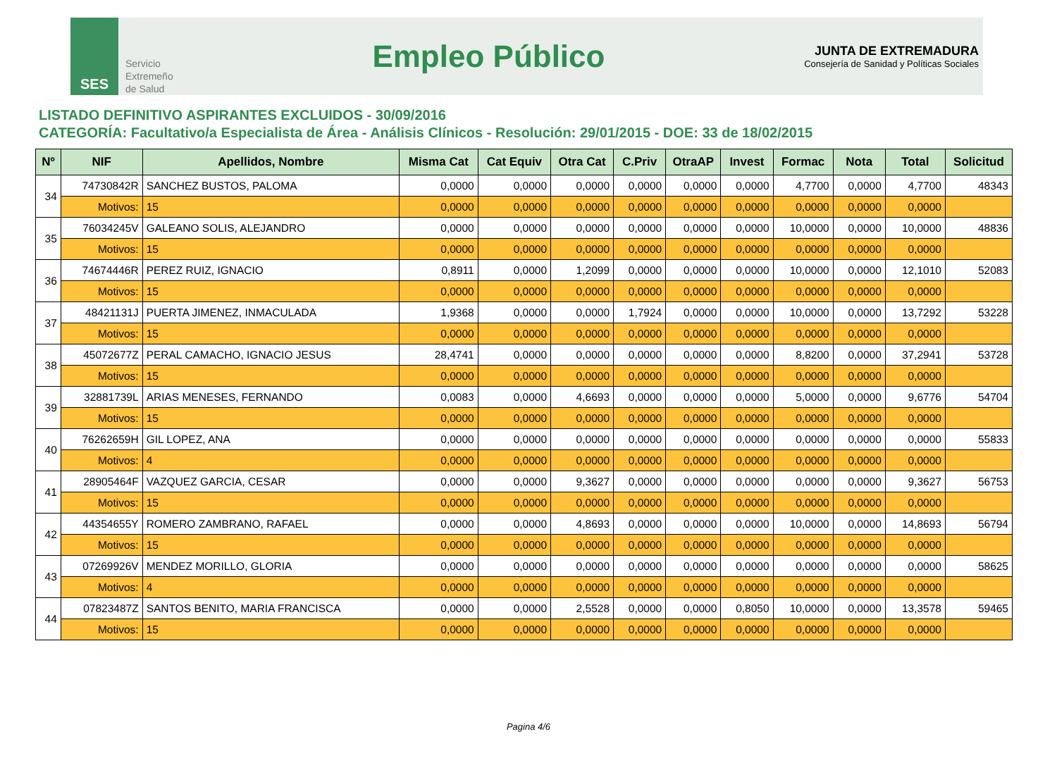SES
Servicio
Extremeño
de Salud
Empleo Público
JUNTA DE EXTREMADURA
Consejería de Sanidad y Políticas Sociales
LISTADO DEFINITIVO ASPIRANTES EXCLUIDOS - 30/09/2016
CATEGORÍA: Facultativo/a Especialista de Área - Análisis Clínicos - Resolución: 29/01/2015 - DOE: 33 de 18/02/2015
| Nº | NIF | Apellidos, Nombre | Misma Cat | Cat Equiv | Otra Cat | C.Priv | OtraAP | Invest | Formac | Nota | Total | Solicitud |
| --- | --- | --- | --- | --- | --- | --- | --- | --- | --- | --- | --- | --- |
| 34 | 74730842R | SANCHEZ BUSTOS, PALOMA | 0,0000 | 0,0000 | 0,0000 | 0,0000 | 0,0000 | 0,0000 | 4,7700 | 0,0000 | 4,7700 | 48343 |
| | Motivos: | 15 | 0,0000 | 0,0000 | 0,0000 | 0,0000 | 0,0000 | 0,0000 | 0,0000 | 0,0000 | 0,0000 | |
| 35 | 76034245V | GALEANO SOLIS, ALEJANDRO | 0,0000 | 0,0000 | 0,0000 | 0,0000 | 0,0000 | 0,0000 | 10,0000 | 0,0000 | 10,0000 | 48836 |
| | Motivos: | 15 | 0,0000 | 0,0000 | 0,0000 | 0,0000 | 0,0000 | 0,0000 | 0,0000 | 0,0000 | 0,0000 | |
| 36 | 74674446R | PEREZ RUIZ, IGNACIO | 0,8911 | 0,0000 | 1,2099 | 0,0000 | 0,0000 | 0,0000 | 10,0000 | 0,0000 | 12,1010 | 52083 |
| | Motivos: | 15 | 0,0000 | 0,0000 | 0,0000 | 0,0000 | 0,0000 | 0,0000 | 0,0000 | 0,0000 | 0,0000 | |
| 37 | 48421131J | PUERTA JIMENEZ, INMACULADA | 1,9368 | 0,0000 | 0,0000 | 1,7924 | 0,0000 | 0,0000 | 10,0000 | 0,0000 | 13,7292 | 53228 |
| | Motivos: | 15 | 0,0000 | 0,0000 | 0,0000 | 0,0000 | 0,0000 | 0,0000 | 0,0000 | 0,0000 | 0,0000 | |
| 38 | 45072677Z | PERAL CAMACHO, IGNACIO JESUS | 28,4741 | 0,0000 | 0,0000 | 0,0000 | 0,0000 | 0,0000 | 8,8200 | 0,0000 | 37,2941 | 53728 |
| | Motivos: | 15 | 0,0000 | 0,0000 | 0,0000 | 0,0000 | 0,0000 | 0,0000 | 0,0000 | 0,0000 | 0,0000 | |
| 39 | 32881739L | ARIAS MENESES, FERNANDO | 0,0083 | 0,0000 | 4,6693 | 0,0000 | 0,0000 | 0,0000 | 5,0000 | 0,0000 | 9,6776 | 54704 |
| | Motivos: | 15 | 0,0000 | 0,0000 | 0,0000 | 0,0000 | 0,0000 | 0,0000 | 0,0000 | 0,0000 | 0,0000 | |
| 40 | 76262659H | GIL LOPEZ, ANA | 0,0000 | 0,0000 | 0,0000 | 0,0000 | 0,0000 | 0,0000 | 0,0000 | 0,0000 | 0,0000 | 55833 |
| | Motivos: | 4 | 0,0000 | 0,0000 | 0,0000 | 0,0000 | 0,0000 | 0,0000 | 0,0000 | 0,0000 | 0,0000 | |
| 41 | 28905464F | VAZQUEZ GARCIA, CESAR | 0,0000 | 0,0000 | 9,3627 | 0,0000 | 0,0000 | 0,0000 | 0,0000 | 0,0000 | 9,3627 | 56753 |
| | Motivos: | 15 | 0,0000 | 0,0000 | 0,0000 | 0,0000 | 0,0000 | 0,0000 | 0,0000 | 0,0000 | 0,0000 | |
| 42 | 44354655Y | ROMERO ZAMBRANO, RAFAEL | 0,0000 | 0,0000 | 4,8693 | 0,0000 | 0,0000 | 0,0000 | 10,0000 | 0,0000 | 14,8693 | 56794 |
| | Motivos: | 15 | 0,0000 | 0,0000 | 0,0000 | 0,0000 | 0,0000 | 0,0000 | 0,0000 | 0,0000 | 0,0000 | |
| 43 | 07269926V | MENDEZ MORILLO, GLORIA | 0,0000 | 0,0000 | 0,0000 | 0,0000 | 0,0000 | 0,0000 | 0,0000 | 0,0000 | 0,0000 | 58625 |
| | Motivos: | 4 | 0,0000 | 0,0000 | 0,0000 | 0,0000 | 0,0000 | 0,0000 | 0,0000 | 0,0000 | 0,0000 | |
| 44 | 07823487Z | SANTOS BENITO, MARIA FRANCISCA | 0,0000 | 0,0000 | 2,5528 | 0,0000 | 0,0000 | 0,8050 | 10,0000 | 0,0000 | 13,3578 | 59465 |
| | Motivos: | 15 | 0,0000 | 0,0000 | 0,0000 | 0,0000 | 0,0000 | 0,0000 | 0,0000 | 0,0000 | 0,0000 | |
Pagina 4/6